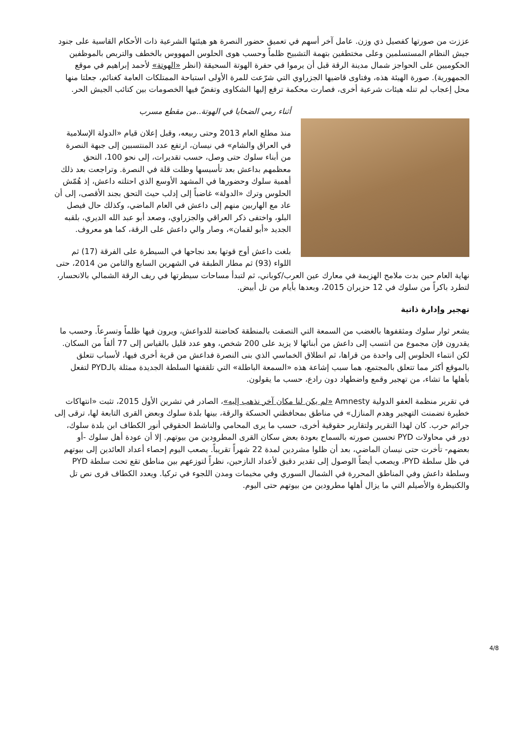عززت من صورتها كفصيل ذي وزن. عامل آخر أسهم في تعميق حضور النصرة هو هيئتها الشرعية ذات الأحكام القاسية على جنود جيش النظام المستسلمين وعلى مختطفين بتهمة التشبيح ظلماً وحسب هوى الحلوس المهووس بالخطف والتربص بالموظفين الحكوميين على الحواجز شمال مدينة الرقة قبل أن يرموا في حفرة الهوتة السحيقة (انظر «الهوتة» لأحمد إبراهيم في موقع الجمهورية). صورة الهيئة هذه، وفتاوى قاضيها الجزراوي التي شرّعت للمرة الأولى استباحة الممتلكات العامة كغنائم، جعلتا منها محل إعجاب لم تنله هيئات شرعية أخرى، فصارت محكمة ترفع إليها الشكاوى وتفضّ فيها الخصومات بين كتائب الجيش الحر.
أثناء رمي الضحايا في الهوتة..من مقطع مسرب
منذ مطلع العام 2013 وحتى ربيعه، وقبل إعلان قيام «الدولة الإسلامية في العراق والشام» في نيسان، ارتفع عدد المنتسبين إلى جبهة النصرة من أبناء سلوك حتى وصل، حسب تقديرات، إلى نحو 100، التحق معظمهم بداعش بعد تأسيسها وظلت قلة في النصرة. وتراجعت بعد ذلك أهمية سلوك وحضورها في المشهد الأوسع الذي احتلته داعش، إذ هُمّش الحلوس وترك «الدولة» غاضباً إلى إدلب حيث التحق بجند الأقصى، إلى أن عاد مع الهاربين منهم إلى داعش في العام الماضي، وكذلك حال فيصل البلو، واختفى ذكر العراقي والجزراوي، وصعد أبو عبد الله الديري، بلقبه الجديد «أبو لقمان»، وصار والي داعش على الرقة، كما هو معروف.
بلغت داعش أوج قوتها بعد نجاحها في السيطرة على الفرقة (17) ثم اللواء (93) ثم مطار الطبقة في الشهرين السابع والثامن من 2014، حتى نهاية العام حين بدت ملامح الهزيمة في معارك عين العرب/كوباني، ثم لتبدأ مساحات سيطرتها في ريف الرقة الشمالي بالانحسار، لتطرد باكراً من سلوك في 12 حزيران 2015، وبعدها بأيام من تل أبيض.
تهجير وإدارة ذاتية
يشعر ثوار سلوك ومثقفوها بالغضب من السمعة التي التصقت بالمنطقة كحاضنة للدواعش، ويرون فيها ظلماً وتسرعاً. وحسب ما يقدرون فإن مجموع من انتسب إلى داعش من أبنائها لا يزيد على 200 شخص، وهو عدد قليل بالقياس إلى 77 ألفاً من السكان. لكن انتماء الحلوس إلى واحدة من قراها، ثم انطلاق الخماسي الذي بنى النصرة فداعش من قرية أخرى فيها، لأسباب تتعلق بالموقع أكثر مما تتعلق بالمجتمع، هما سبب إشاعة هذه «السمعة الباطلة» التي تلقفتها السلطة الجديدة ممثلة بالـPYD لتفعل بأهلها ما تشاء، من تهجير وقمع واضطهاد دون رادع، حسب ما يقولون.
في تقرير منظمة العفو الدولية Amnesty «لم يكن لنا مكان آخر نذهب إليه»، الصادر في تشرين الأول 2015، تثبت «انتهاكات خطيرة تضمنت التهجير وهدم المنازل» في مناطق بمحافظتي الحسكة والرقة، بينها بلدة سلوك وبعض القرى التابعة لها، ترقى إلى جرائم حرب. كان لهذا التقرير ولتقارير حقوقية أخرى، حسب ما يرى المحامي والناشط الحقوقي أنور الكطاف ابن بلدة سلوك، دور في محاولات PYD تحسين صورته بالسماح بعودة بعض سكان القرى المطرودين من بيوتهم. إلا أن عودة أهل سلوك -أو بعضهم- تأخرت حتى نيسان الماضي، بعد أن ظلوا مشردين لمدة 22 شهراً تقريباً. يصعب اليوم إحصاء أعداد العائدين إلى بيوتهم في ظل سلطة PYD، ويصعب أيضاً الوصول إلى تقدير دقيق لأعداد النازحين، نظراً لتوزعهم بين مناطق تقع تحت سلطة PYD وسلطة داعش وفي المناطق المحررة في الشمال السوري وفي مخيمات ومدن اللجوء في تركيا. ويعدد الكطاف قرى نص تل والكنيطرة والأصيلم التي ما يزال أهلها مطرودين من بيوتهم حتى اليوم.
4/8